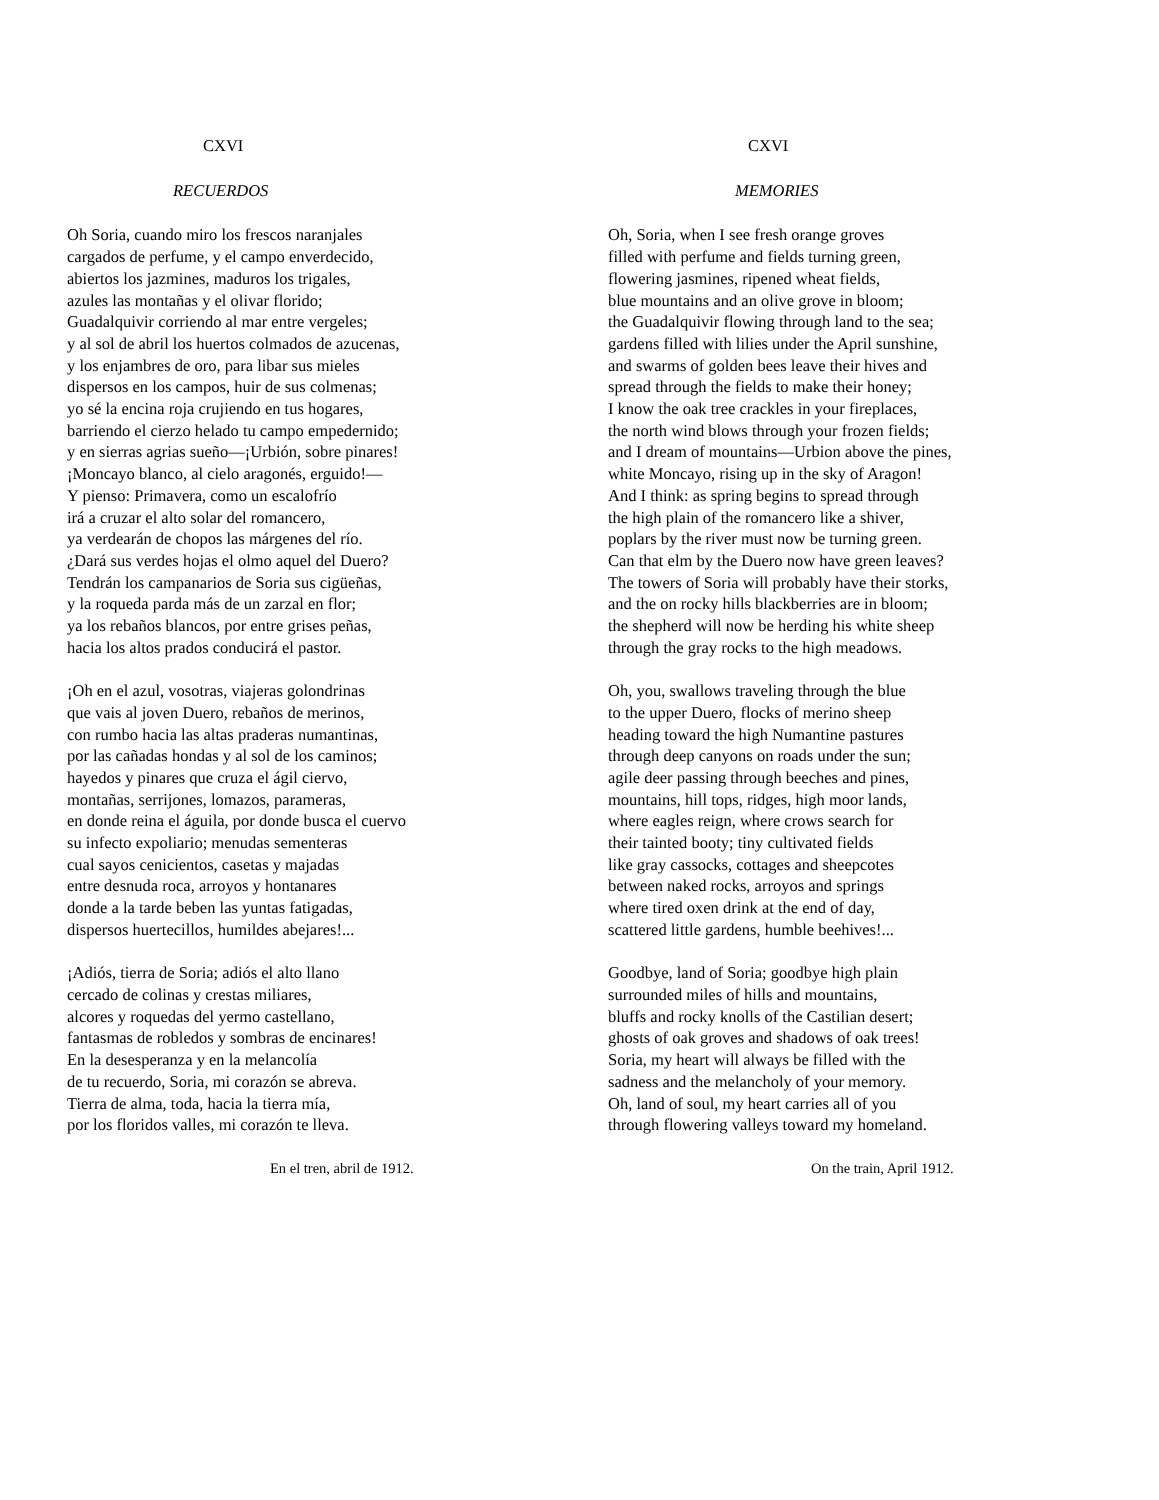CXVI
RECUERDOS
Oh Soria, cuando miro los frescos naranjales
cargados de perfume, y el campo enverdecido,
abiertos los jazmines, maduros los trigales,
azules las montañas y el olivar florido;
Guadalquivir corriendo al mar entre vergeles;
y al sol de abril los huertos colmados de azucenas,
y los enjambres de oro, para libar sus mieles
dispersos en los campos, huir de sus colmenas;
yo sé la encina roja crujiendo en tus hogares,
barriendo el cierzo helado tu campo empedernido;
y en sierras agrias sueño—¡Urbión, sobre pinares!
¡Moncayo blanco, al cielo aragonés, erguido!—
Y pienso: Primavera, como un escalofrío
irá a cruzar el alto solar del romancero,
ya verdearán de chopos las márgenes del río.
¿Dará sus verdes hojas el olmo aquel del Duero?
Tendrán los campanarios de Soria sus cigüeñas,
y la roqueda parda más de un zarzal en flor;
ya los rebaños blancos, por entre grises peñas,
hacia los altos prados conducirá el pastor.
¡Oh en el azul, vosotras, viajeras golondrinas
que vais al joven Duero, rebaños de merinos,
con rumbo hacia las altas praderas numantinas,
por las cañadas hondas y al sol de los caminos;
hayedos y pinares que cruza el ágil ciervo,
montañas, serrijones, lomazos, parameras,
en donde reina el águila, por donde busca el cuervo
su infecto expoliario; menudas sementeras
cual sayos cenicientos, casetas y majadas
entre desnuda roca, arroyos y hontanares
donde a la tarde beben las yuntas fatigadas,
dispersos huertecillos, humildes abejares!...
¡Adiós, tierra de Soria; adiós el alto llano
cercado de colinas y crestas miliares,
alcores y roquedas del yermo castellano,
fantasmas de robledos y sombras de encinares!
En la desesperanza y en la melancolía
de tu recuerdo, Soria, mi corazón se abreva.
Tierra de alma, toda, hacia la tierra mía,
por los floridos valles, mi corazón te lleva.
En el tren, abril de 1912.
CXVI
MEMORIES
Oh, Soria, when I see fresh orange groves
filled with perfume and fields turning green,
flowering jasmines, ripened wheat fields,
blue mountains and an olive grove in bloom;
the Guadalquivir flowing through land to the sea;
gardens filled with lilies under the April sunshine,
and swarms of golden bees leave their hives and
spread through the fields to make their honey;
I know the oak tree crackles in your fireplaces,
the north wind blows through your frozen fields;
and I dream of mountains—Urbion above the pines,
white Moncayo, rising up in the sky of Aragon!
And I think: as spring begins to spread through
the high plain of the romancero like a shiver,
poplars by the river must now be turning green.
Can that elm by the Duero now have green leaves?
The towers of Soria will probably have their storks,
and the on rocky hills blackberries are in bloom;
the shepherd will now be herding his white sheep
through the gray rocks to the high meadows.
Oh, you, swallows traveling through the blue
to the upper Duero, flocks of merino sheep
heading toward the high Numantine pastures
through deep canyons on roads under the sun;
agile deer passing through beeches and pines,
mountains, hill tops, ridges, high moor lands,
where eagles reign, where crows search for
their tainted booty; tiny cultivated fields
like gray cassocks, cottages and sheepcotes
between naked rocks, arroyos and springs
where tired oxen drink at the end of day,
scattered little gardens, humble beehives!...
Goodbye, land of Soria; goodbye high plain
surrounded miles of hills and mountains,
bluffs and rocky knolls of the Castilian desert;
ghosts of oak groves and shadows of oak trees!
Soria, my heart will always be filled with the
sadness and the melancholy of your memory.
Oh, land of soul, my heart carries all of you
through flowering valleys toward my homeland.
On the train, April 1912.